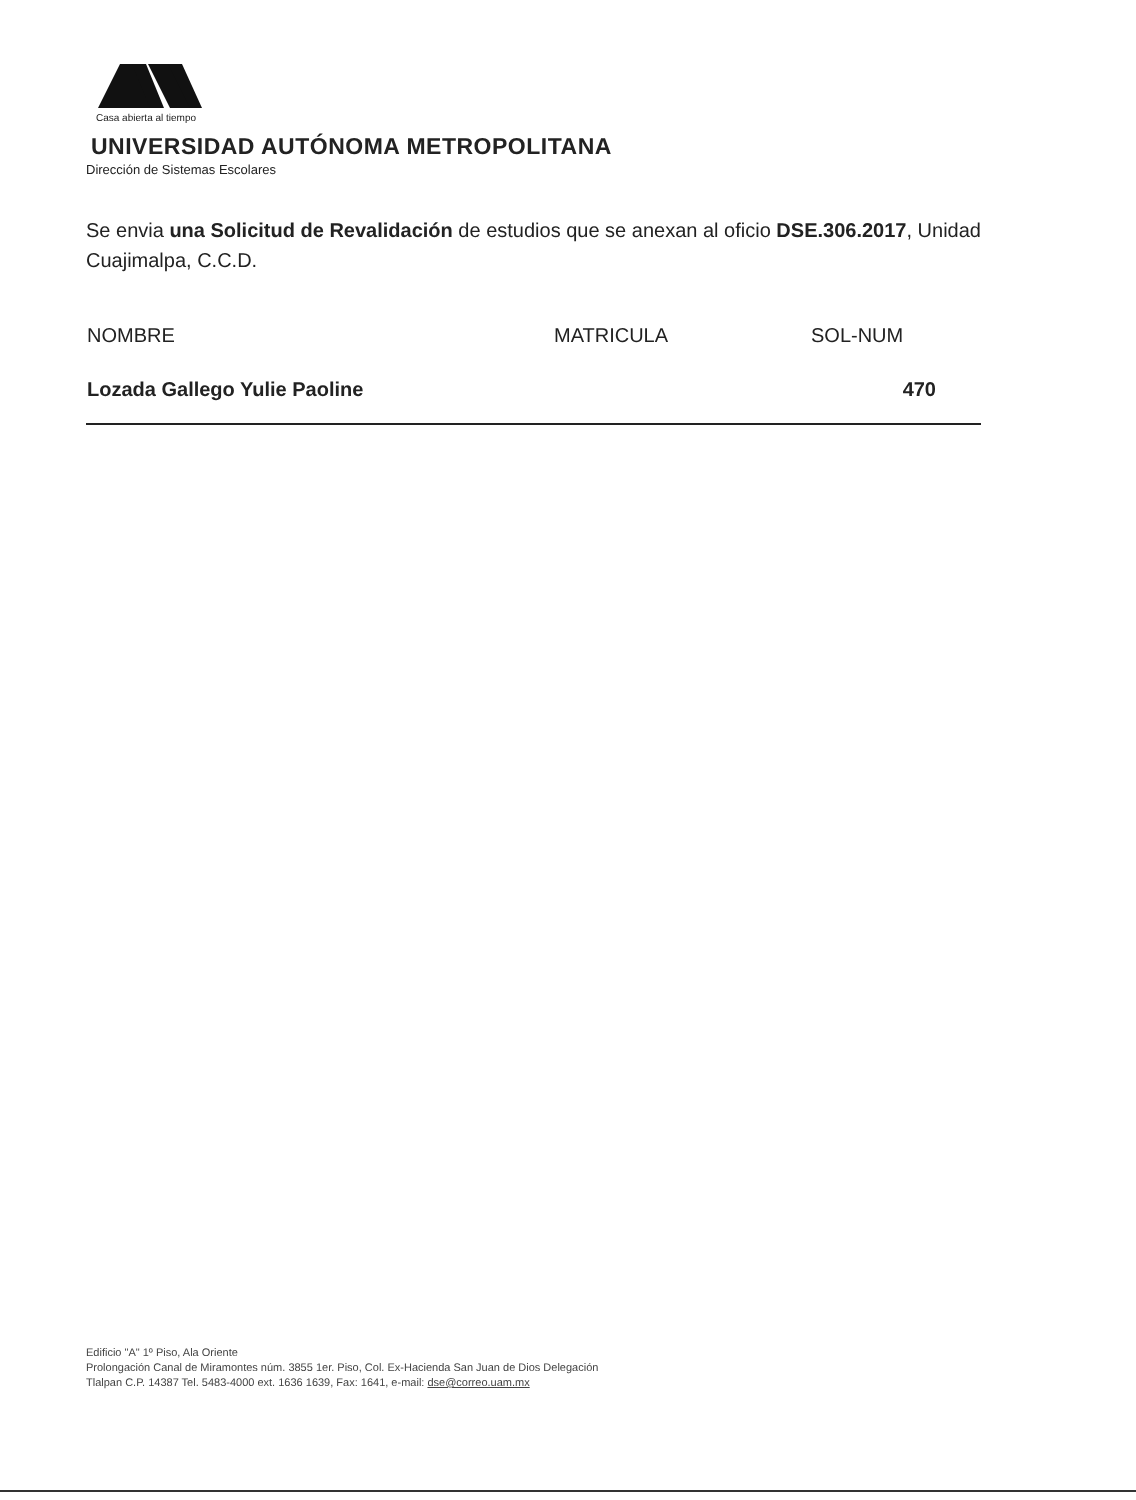Casa abierta al tiempo
UNIVERSIDAD AUTÓNOMA METROPOLITANA
Dirección de Sistemas Escolares
Se envia una Solicitud de Revalidación de estudios que se anexan al oficio DSE.306.2017, Unidad Cuajimalpa, C.C.D.
| NOMBRE | MATRICULA | SOL-NUM |
| --- | --- | --- |
| Lozada Gallego Yulie Paoline | | 470 |
Edificio "A" 1º Piso, Ala Oriente
Prolongación Canal de Miramontes núm. 3855 1er. Piso, Col. Ex-Hacienda San Juan de Dios Delegación
Tlalpan C.P. 14387 Tel. 5483-4000 ext. 1636 1639, Fax: 1641, e-mail: dse@correo.uam.mx